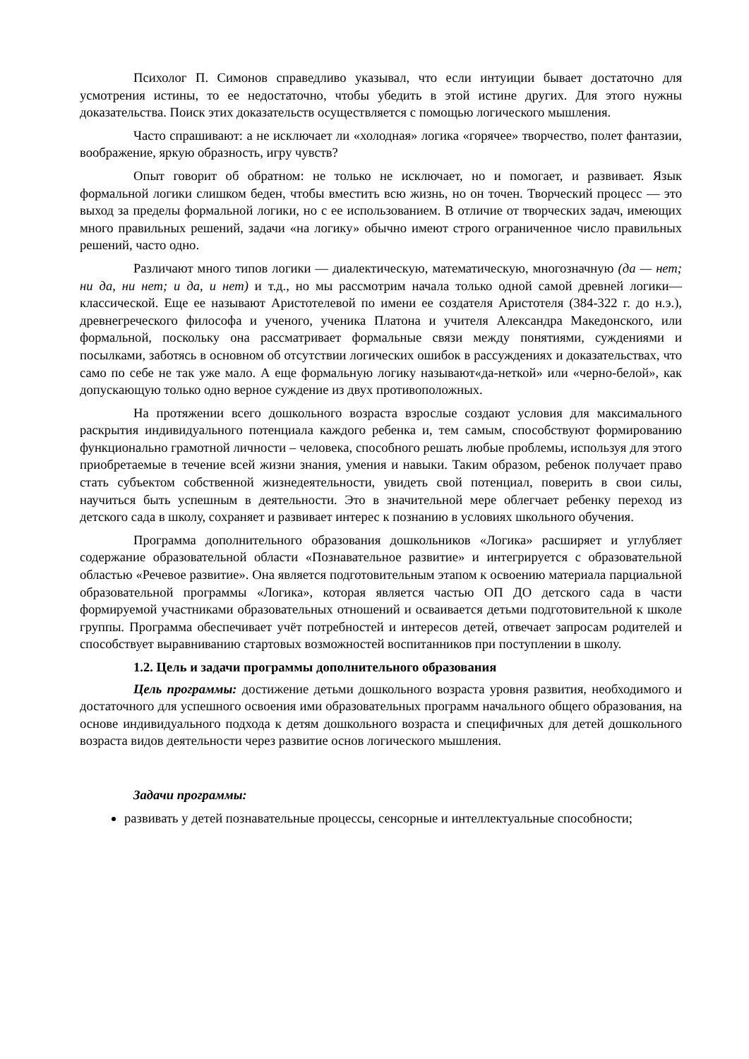Психолог П. Симонов справедливо указывал, что если интуиции бывает достаточно для усмотрения истины, то ее недостаточно, чтобы убедить в этой истине других. Для этого нужны доказательства. Поиск этих доказательств осуществляется с помощью логического мышления.
Часто спрашивают: а не исключает ли «холодная» логика «горячее» творчество, полет фантазии, воображение, яркую образность, игру чувств?
Опыт говорит об обратном: не только не исключает, но и помогает, и развивает. Язык формальной логики слишком беден, чтобы вместить всю жизнь, но он точен. Творческий процесс — это выход за пределы формальной логики, но с ее использованием. В отличие от творческих задач, имеющих много правильных решений, задачи «на логику» обычно имеют строго ограниченное число правильных решений, часто одно.
Различают много типов логики — диалектическую, математическую, многозначную (да — нет; ни да, ни нет; и да, и нет) и т.д., но мы рассмотрим начала только одной самой древней логики— классической. Еще ее называют Аристотелевой по имени ее создателя Аристотеля (384-322 г. до н.э.), древнегреческого философа и ученого, ученика Платона и учителя Александра Македонского, или формальной, поскольку она рассматривает формальные связи между понятиями, суждениями и посылками, заботясь в основном об отсутствии логических ошибок в рассуждениях и доказательствах, что само по себе не так уже мало. А еще формальную логику называют«да-неткой» или «черно-белой», как допускающую только одно верное суждение из двух противоположных.
На протяжении всего дошкольного возраста взрослые создают условия для максимального раскрытия индивидуального потенциала каждого ребенка и, тем самым, способствуют формированию функционально грамотной личности – человека, способного решать любые проблемы, используя для этого приобретаемые в течение всей жизни знания, умения и навыки. Таким образом, ребенок получает право стать субъектом собственной жизнедеятельности, увидеть свой потенциал, поверить в свои силы, научиться быть успешным в деятельности. Это в значительной мере облегчает ребенку переход из детского сада в школу, сохраняет и развивает интерес к познанию в условиях школьного обучения.
Программа дополнительного образования дошкольников «Логика» расширяет и углубляет содержание образовательной области «Познавательное развитие» и интегрируется с образовательной областью «Речевое развитие». Она является подготовительным этапом к освоению материала парциальной образовательной программы «Логика», которая является частью ОП ДО детского сада в части формируемой участниками образовательных отношений и осваивается детьми подготовительной к школе группы. Программа обеспечивает учёт потребностей и интересов детей, отвечает запросам родителей и способствует выравниванию стартовых возможностей воспитанников при поступлении в школу.
1.2. Цель и задачи программы дополнительного образования
Цель программы: достижение детьми дошкольного возраста уровня развития, необходимого и достаточного для успешного освоения ими образовательных программ начального общего образования, на основе индивидуального подхода к детям дошкольного возраста и специфичных для детей дошкольного возраста видов деятельности через развитие основ логического мышления.
Задачи программы:
развивать у детей познавательные процессы, сенсорные и интеллектуальные способности;